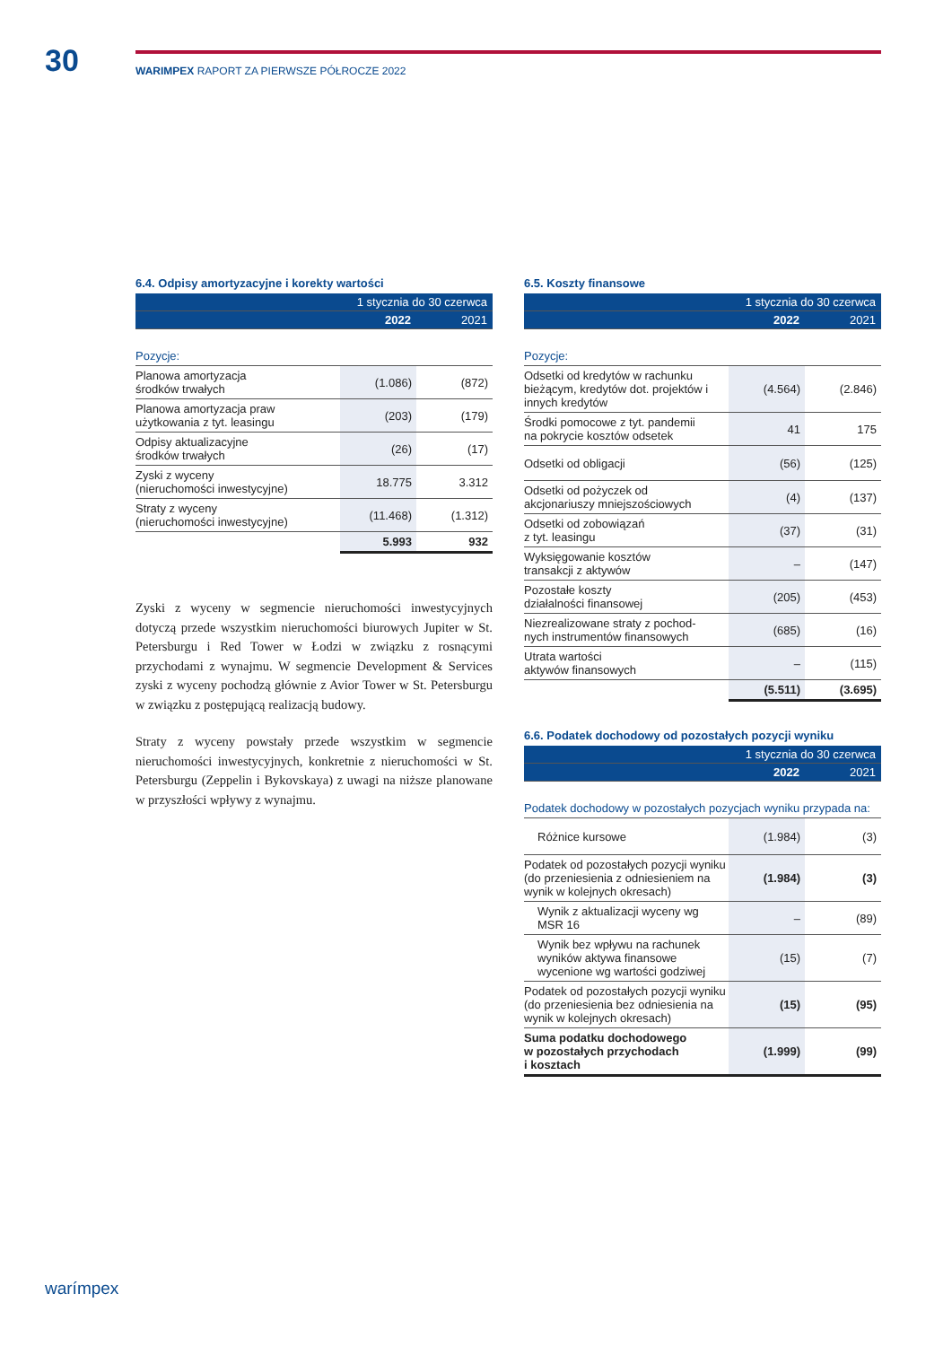30
WARIMPEX RAPORT ZA PIERWSZE PÓŁROCZE 2022
6.4. Odpisy amortyzacyjne i korekty wartości
| | 1 stycznia do 30 czerwca | |
| | 2022 | 2021 |
| Pozycje: | | |
| Planowa amortyzacja środków trwałych | (1.086) | (872) |
| Planowa amortyzacja praw użytkowania z tyt. leasingu | (203) | (179) |
| Odpisy aktualizacyjne środków trwałych | (26) | (17) |
| Zyski z wyceny (nieruchomości inwestycyjne) | 18.775 | 3.312 |
| Straty z wyceny (nieruchomości inwestycyjne) | (11.468) | (1.312) |
| | 5.993 | 932 |
Zyski z wyceny w segmencie nieruchomości inwestycyjnych dotyczą przede wszystkim nieruchomości biurowych Jupiter w St. Petersburgu i Red Tower w Łodzi w związku z rosnącymi przychodami z wynajmu. W segmencie Development & Services zyski z wyceny pochodzą głównie z Avior Tower w St. Petersburgu w związku z postępującą realizacją budowy.
Straty z wyceny powstały przede wszystkim w segmencie nieruchomości inwestycyjnych, konkretnie z nieruchomości w St. Petersburgu (Zeppelin i Bykovskaya) z uwagi na niższe planowane w przyszłości wpływy z wynajmu.
6.5. Koszty finansowe
| | 1 stycznia do 30 czerwca | |
| | 2022 | 2021 |
| Pozycje: | | |
| Odsetki od kredytów w rachunku bieżącym, kredytów dot. projektów i innych kredytów | (4.564) | (2.846) |
| Środki pomocowe z tyt. pandemii na pokrycie kosztów odsetek | 41 | 175 |
| Odsetki od obligacji | (56) | (125) |
| Odsetki od pożyczek od akcjonariuszy mniejszościowych | (4) | (137) |
| Odsetki od zobowiązań z tyt. leasingu | (37) | (31) |
| Wyksięgowanie kosztów transakcji z aktywów | – | (147) |
| Pozostałe koszty działalności finansowej | (205) | (453) |
| Niezrealizowane straty z pochod- nych instrumentów finansowych | (685) | (16) |
| Utrata wartości aktywów finansowych | – | (115) |
| | (5.511) | (3.695) |
6.6. Podatek dochodowy od pozostałych pozycji wyniku
| | 1 stycznia do 30 czerwca | |
| | 2022 | 2021 |
| Podatek dochodowy w pozostałych pozycjach wyniku przypada na: | | |
| Różnice kursowe | (1.984) | (3) |
| Podatek od pozostałych pozycji wyniku (do przeniesienia z odniesieniem na wynik w kolejnych okresach) | (1.984) | (3) |
| Wynik z aktualizacji wyceny wg MSR 16 | – | (89) |
| Wynik bez wpływu na rachunek wyników aktywa finansowe wycenione wg wartości godziwej | (15) | (7) |
| Podatek od pozostałych pozycji wyniku (do przeniesienia bez odniesienia na wynik w kolejnych okresach) | (15) | (95) |
| Suma podatku dochodowego w pozostałych przychodach i kosztach | (1.999) | (99) |
warímpex